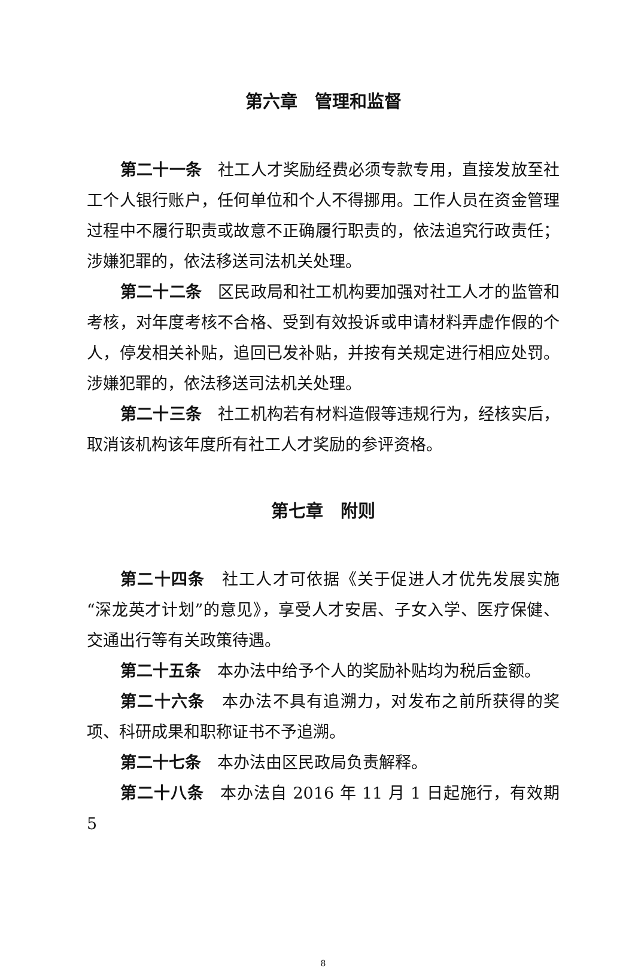第六章　管理和监督
第二十一条　社工人才奖励经费必须专款专用，直接发放至社工个人银行账户，任何单位和个人不得挪用。工作人员在资金管理过程中不履行职责或故意不正确履行职责的，依法追究行政责任；涉嫌犯罪的，依法移送司法机关处理。
第二十二条　区民政局和社工机构要加强对社工人才的监管和考核，对年度考核不合格、受到有效投诉或申请材料弄虚作假的个人，停发相关补贴，追回已发补贴，并按有关规定进行相应处罚。涉嫌犯罪的，依法移送司法机关处理。
第二十三条　社工机构若有材料造假等违规行为，经核实后，取消该机构该年度所有社工人才奖励的参评资格。
第七章　附则
第二十四条　社工人才可依据《关于促进人才优先发展实施“深龙英才计划”的意见》，享受人才安居、子女入学、医疗保健、交通出行等有关政策待遇。
第二十五条　本办法中给予个人的奖励补贴均为税后金额。
第二十六条　本办法不具有追溯力，对发布之前所获得的奖项、科研成果和职称证书不予追溯。
第二十七条　本办法由区民政局负责解释。
第二十八条　本办法自 2016 年 11 月 1 日起施行，有效期 5
8